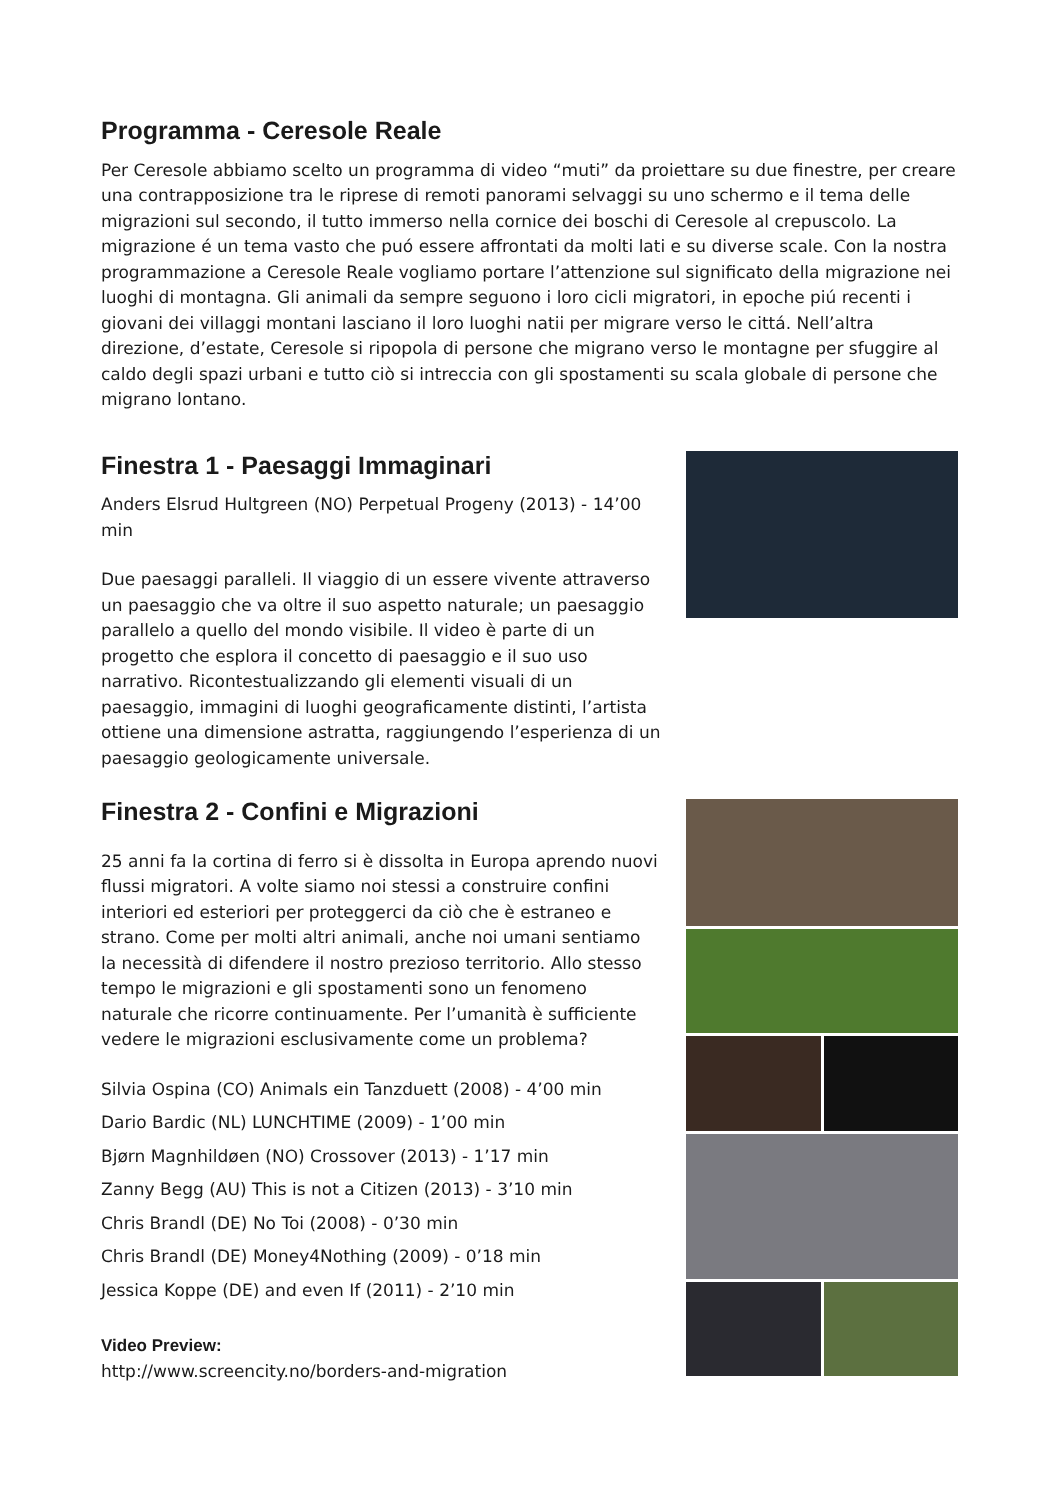Programma - Ceresole Reale
Per Ceresole abbiamo scelto un programma di video “muti” da proiettare su due finestre, per creare una contrapposizione tra le riprese di remoti panorami selvaggi su uno schermo e il tema delle migrazioni sul secondo, il tutto immerso nella cornice dei boschi di Ceresole al crepuscolo. La migrazione é un tema vasto che puó essere affrontati da molti lati e su diverse scale. Con la nostra programmazione a Ceresole Reale vogliamo portare l’attenzione sul significato della migrazione nei luoghi di montagna. Gli animali da sempre seguono i loro cicli migratori, in epoche piú recenti i giovani dei villaggi montani lasciano il loro luoghi natii per migrare verso le cittá. Nell’altra direzione, d’estate, Ceresole si ripopola di persone che migrano verso le montagne per sfuggire al caldo degli spazi urbani e tutto ciò si intreccia con gli spostamenti su scala globale di persone che migrano lontano.
Finestra 1 - Paesaggi Immaginari
Anders Elsrud Hultgreen (NO) Perpetual Progeny (2013) - 14’00 min
Due paesaggi paralleli. Il viaggio di un essere vivente attraverso un paesaggio che va oltre il suo aspetto naturale; un paesaggio parallelo a quello del mondo visibile. Il video è parte di un progetto che esplora il concetto di paesaggio e il suo uso narrativo. Ricontestualizzando gli elementi visuali di un paesaggio, immagini di luoghi geograficamente distinti, l’artista ottiene una dimensione astratta, raggiungendo l’esperienza di un paesaggio geologicamente universale.
Finestra 2 - Confini e Migrazioni
25 anni fa la cortina di ferro si è dissolta in Europa aprendo nuovi flussi migratori. A volte siamo noi stessi a construire confini interiori ed esteriori per proteggerci da ciò che è estraneo e strano. Come per molti altri animali, anche noi umani sentiamo la necessità di difendere il nostro prezioso territorio. Allo stesso tempo le migrazioni e gli spostamenti sono un fenomeno naturale che ricorre continuamente. Per l’umanità è sufficiente vedere le migrazioni esclusivamente come un problema?
Silvia Ospina (CO) Animals ein Tanzduett (2008) - 4’00 min
Dario Bardic (NL) LUNCHTIME (2009) - 1’00 min
Bjørn Magnhildøen (NO) Crossover (2013) - 1’17 min
Zanny Begg (AU) This is not a Citizen (2013) - 3’10 min
Chris Brandl (DE) No Toi (2008) - 0’30 min
Chris Brandl (DE) Money4Nothing (2009) - 0’18 min
Jessica Koppe (DE) and even If (2011) - 2’10 min
Video Preview:
http://www.screencity.no/borders-and-migration